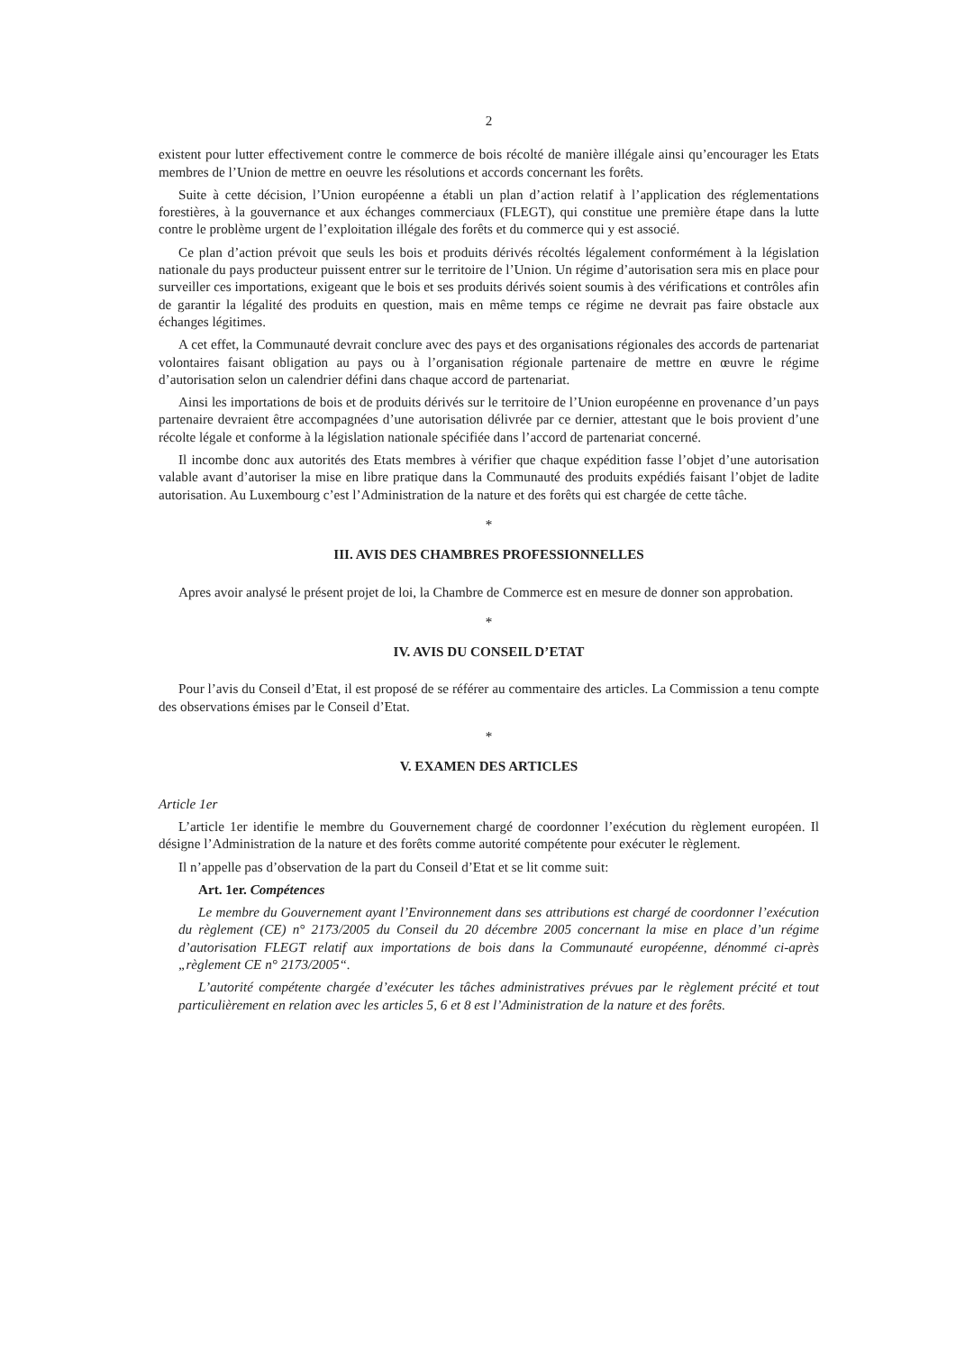2
existent pour lutter effectivement contre le commerce de bois récolté de manière illégale ainsi qu’encourager les Etats membres de l’Union de mettre en oeuvre les résolutions et accords concernant les forêts.
Suite à cette décision, l’Union européenne a établi un plan d’action relatif à l’application des réglementations forestières, à la gouvernance et aux échanges commerciaux (FLEGT), qui constitue une première étape dans la lutte contre le problème urgent de l’exploitation illégale des forêts et du commerce qui y est associé.
Ce plan d’action prévoit que seuls les bois et produits dérivés récoltés légalement conformément à la législation nationale du pays producteur puissent entrer sur le territoire de l’Union. Un régime d’autorisation sera mis en place pour surveiller ces importations, exigeant que le bois et ses produits dérivés soient soumis à des vérifications et contrôles afin de garantir la légalité des produits en question, mais en même temps ce régime ne devrait pas faire obstacle aux échanges légitimes.
A cet effet, la Communauté devrait conclure avec des pays et des organisations régionales des accords de partenariat volontaires faisant obligation au pays ou à l’organisation régionale partenaire de mettre en œuvre le régime d’autorisation selon un calendrier défini dans chaque accord de partenariat.
Ainsi les importations de bois et de produits dérivés sur le territoire de l’Union européenne en provenance d’un pays partenaire devraient être accompagnées d’une autorisation délivrée par ce dernier, attestant que le bois provient d’une récolte légale et conforme à la législation nationale spécifiée dans l’accord de partenariat concerné.
Il incombe donc aux autorités des Etats membres à vérifier que chaque expédition fasse l’objet d’une autorisation valable avant d’autoriser la mise en libre pratique dans la Communauté des produits expédiés faisant l’objet de ladite autorisation. Au Luxembourg c’est l’Administration de la nature et des forêts qui est chargée de cette tâche.
*
III. AVIS DES CHAMBRES PROFESSIONNELLES
Apres avoir analysé le présent projet de loi, la Chambre de Commerce est en mesure de donner son approbation.
*
IV. AVIS DU CONSEIL D’ETAT
Pour l’avis du Conseil d’Etat, il est proposé de se référer au commentaire des articles. La Commission a tenu compte des observations émises par le Conseil d’Etat.
*
V. EXAMEN DES ARTICLES
Article 1er
L’article 1er identifie le membre du Gouvernement chargé de coordonner l’exécution du règlement européen. Il désigne l’Administration de la nature et des forêts comme autorité compétente pour exécuter le règlement.
Il n’appelle pas d’observation de la part du Conseil d’Etat et se lit comme suit:
Art. 1er. Compétences
Le membre du Gouvernement ayant l’Environnement dans ses attributions est chargé de coordonner l’exécution du règlement (CE) n° 2173/2005 du Conseil du 20 décembre 2005 concernant la mise en place d’un régime d’autorisation FLEGT relatif aux importations de bois dans la Communauté européenne, dénommé ci-après „règlement CE n° 2173/2005“.
L’autorité compétente chargée d’exécuter les tâches administratives prévues par le règlement précité et tout particulièrement en relation avec les articles 5, 6 et 8 est l’Administration de la nature et des forêts.